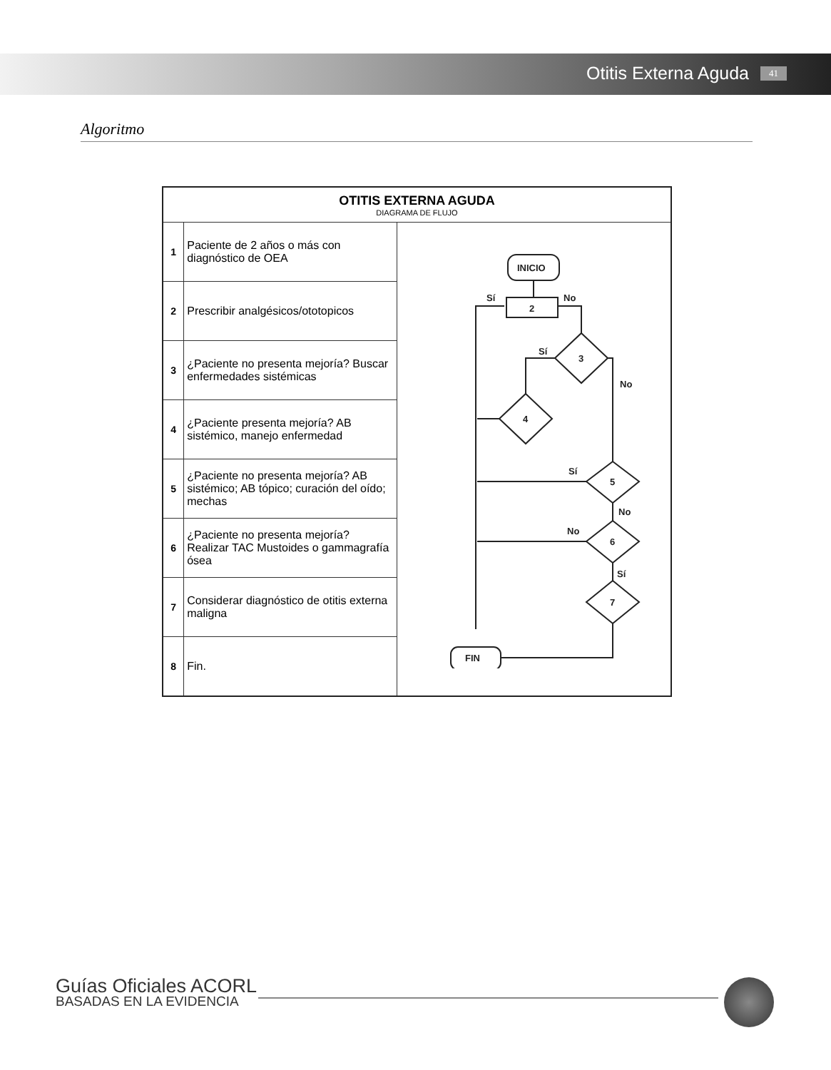Otitis Externa Aguda 41
Algoritmo
| OTITIS EXTERNA AGUDA DIAGRAMA DE FLUJO | | |
| --- | --- | --- |
| 1 | Paciente de 2 años o más con diagnóstico de OEA | INICIO 2 Sí No 3 Sí No 4 5 Sí No 6 No Sí 7 FIN |
| 2 | Prescribir analgésicos/ototopicos | |
| 3 | ¿Paciente no presenta mejoría? Buscar enfermedades sistémicas | |
| 4 | ¿Paciente presenta mejoría? AB sistémico, manejo enfermedad | |
| 5 | ¿Paciente no presenta mejoría? AB sistémico; AB tópico; curación del oído; mechas | |
| 6 | ¿Paciente no presenta mejoría? Realizar TAC Mustoides o gammagrafía ósea | |
| 7 | Considerar diagnóstico de otitis externa maligna | |
| 8 | Fin. | |
Guías Oficiales ACORL
BASADAS EN LA EVIDENCIA